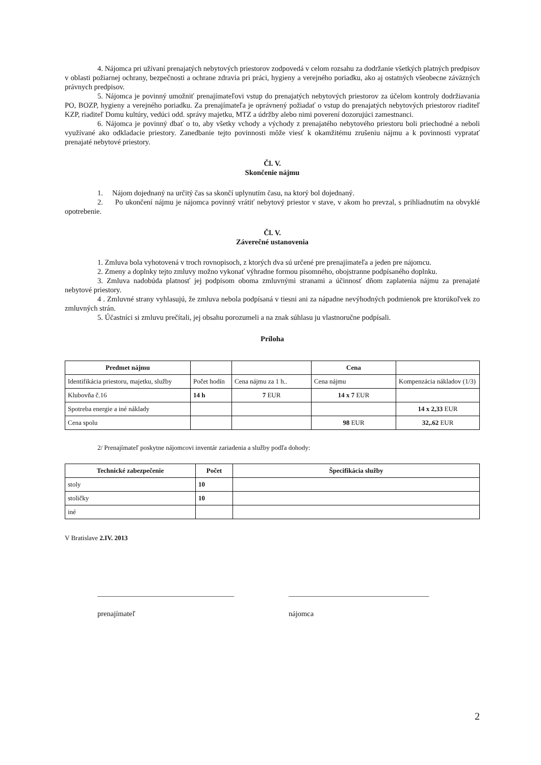4. Nájomca pri užívaní prenajatých nebytových priestorov zodpovedá v celom rozsahu za dodržanie všetkých platných predpisov v oblasti požiarnej ochrany, bezpečnosti a ochrane zdravia pri práci, hygieny a verejného poriadku, ako aj ostatných všeobecne záväzných právnych predpisov.
5. Nájomca je povinný umožniť prenajímateľovi vstup do prenajatých nebytových priestorov za účelom kontroly dodržiavania PO, BOZP, hygieny a verejného poriadku. Za prenajímateľa je oprávnený požiadať o vstup do prenajatých nebytových priestorov riaditeľ KZP, riaditeľ Domu kultúry, vedúci odd. správy majetku, MTZ a údržby alebo nimi poverení dozorujúci zamestnanci.
6. Nájomca je povinný dbať o to, aby všetky vchody a východy z prenajatého nebytového priestoru boli priechodné a neboli využívané ako odkladacie priestory. Zanedbanie tejto povinnosti môže viesť k okamžitému zrušeniu nájmu a k povinnosti vypratať prenajaté nebytové priestory.
Čl. V.
Skončenie nájmu
1. Nájom dojednaný na určitý čas sa skončí uplynutím času, na ktorý bol dojednaný.
2. Po ukončení nájmu je nájomca povinný vrátiť nebytový priestor v stave, v akom ho prevzal, s prihliadnutím na obvyklé opotrebenie.
Čl. V.
Záverečné ustanovenia
1. Zmluva bola vyhotovená v troch rovnopisoch, z ktorých dva sú určené pre prenajímateľa a jeden pre nájomcu.
2. Zmeny a doplnky tejto zmluvy možno vykonať výhradne formou písomného, obojstranne podpísaného doplnku.
3. Zmluva nadobúda platnosť jej podpisom oboma zmluvnými stranami a účinnosť dňom zaplatenia nájmu za prenajaté nebytové priestory.
4 . Zmluvné strany vyhlasujú, že zmluva nebola podpísaná v tiesni ani za nápadne nevýhodných podmienok pre ktorúkoľvek zo zmluvných strán.
5. Účastníci si zmluvu prečítali, jej obsahu porozumeli a na znak súhlasu ju vlastnoručne podpísali.
Príloha
| Predmet nájmu | | | Cena | |
| --- | --- | --- | --- | --- |
| Identifikácia priestoru, majetku, služby | Počet hodín | Cena nájmu za 1 h.. | Cena nájmu | Kompenzácia nákladov (1/3) |
| Klubovňa č.16 | 14 h | 7 EUR | 14 x 7 EUR | |
| Spotreba energie a iné náklady | | | | 14 x 2,33 EUR |
| Cena spolu | | | 98 EUR | 32,.62 EUR |
2/ Prenajímateľ poskytne nájomcovi inventár zariadenia a služby podľa dohody:
| Technické zabezpečenie | Počet | Špecifikácia služby |
| --- | --- | --- |
| stoly | 10 | |
| stoličky | 10 | |
| iné | | |
V Bratislave 2.IV. 2013
_____________________________________ ______________________________________
prenajímateľ nájomca
2